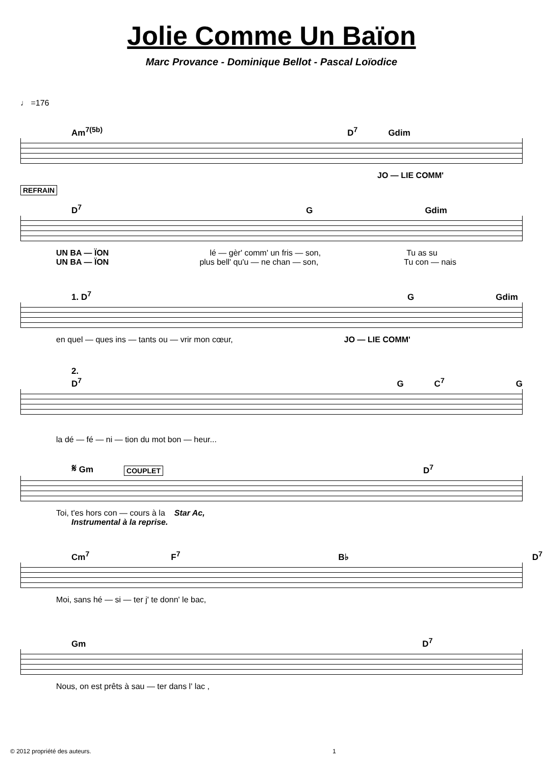Jolie Comme Un Baïon
Marc Provance - Dominique Bellot - Pascal Loïodice
♩ =176
Am<sup>7(5b)</sup> D<sup>7</sup> Gdim
JO — LIE COMM'
REFRAIN
D<sup>7</sup> G Gdim
UN BA — ÏON lé — gèr' comm' un fris — son, Tu as su
UN BA — ÏON plus bell' qu'u — ne chan — son, Tu con — nais
1. D<sup>7</sup> G Gdim
en quel — ques ins — tants ou — vrir mon cœur, JO — LIE COMM'
2. D<sup>7</sup> G C<sup>7</sup> G
la dé — fé — ni — tion du mot bon — heur...
𝄋 Gm COUPLET D<sup>7</sup>
Toi, t'es hors con — cours à la Star Ac,
Instrumental à la reprise.
Cm<sup>7</sup> F<sup>7</sup> B♭ D<sup>7</sup>
Moi, sans hé — si — ter j' te donn' le bac,
Gm D<sup>7</sup>
Nous, on est prêts à sau — ter dans l' lac ,
© 2012 propriété des auteurs. 1